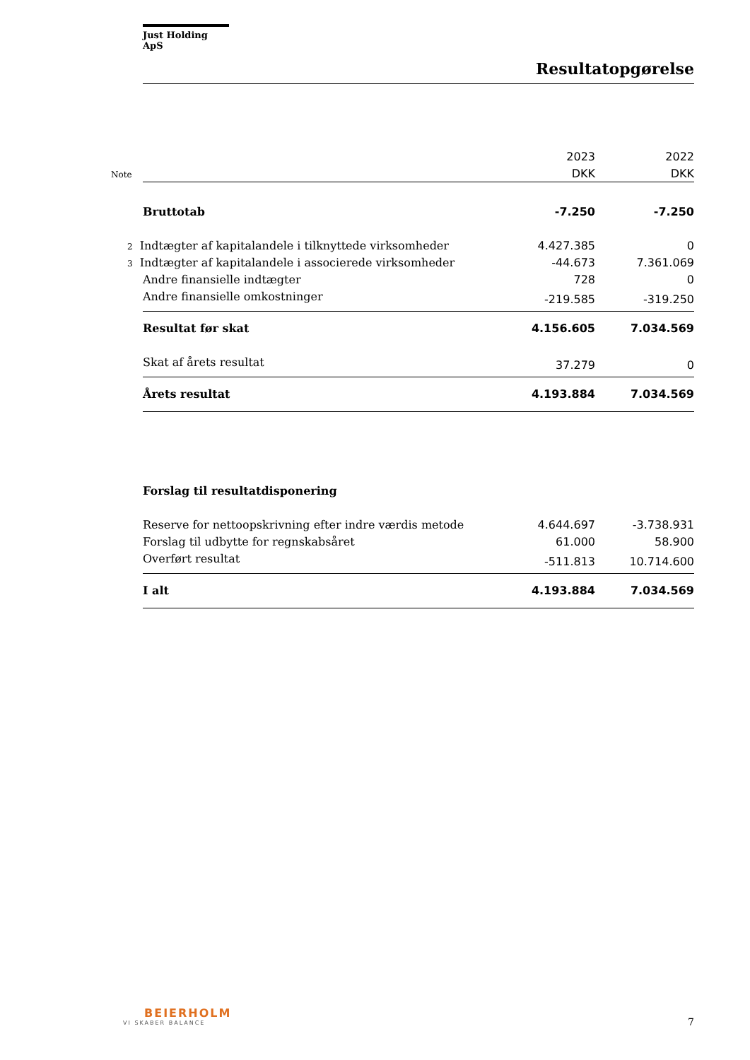Just Holding ApS
Resultatopgørelse
| | 2023 | 2022 |
| Note | DKK | DKK |
| Bruttotab | -7.250 | -7.250 |
| 2 Indtægter af kapitalandele i tilknyttede virksomheder | 4.427.385 | 0 |
| 3 Indtægter af kapitalandele i associerede virksomheder | -44.673 | 7.361.069 |
| Andre finansielle indtægter | 728 | 0 |
| Andre finansielle omkostninger | -219.585 | -319.250 |
| Resultat før skat | 4.156.605 | 7.034.569 |
| Skat af årets resultat | 37.279 | 0 |
| Årets resultat | 4.193.884 | 7.034.569 |
| Forslag til resultatdisponering | | |
| Reserve for nettoopskrivning efter indre værdis metode | 4.644.697 | -3.738.931 |
| Forslag til udbytte for regnskabsåret | 61.000 | 58.900 |
| Overført resultat | -511.813 | 10.714.600 |
| I alt | 4.193.884 | 7.034.569 |
BEIERHOLM
VI SKABER BALANCE
7